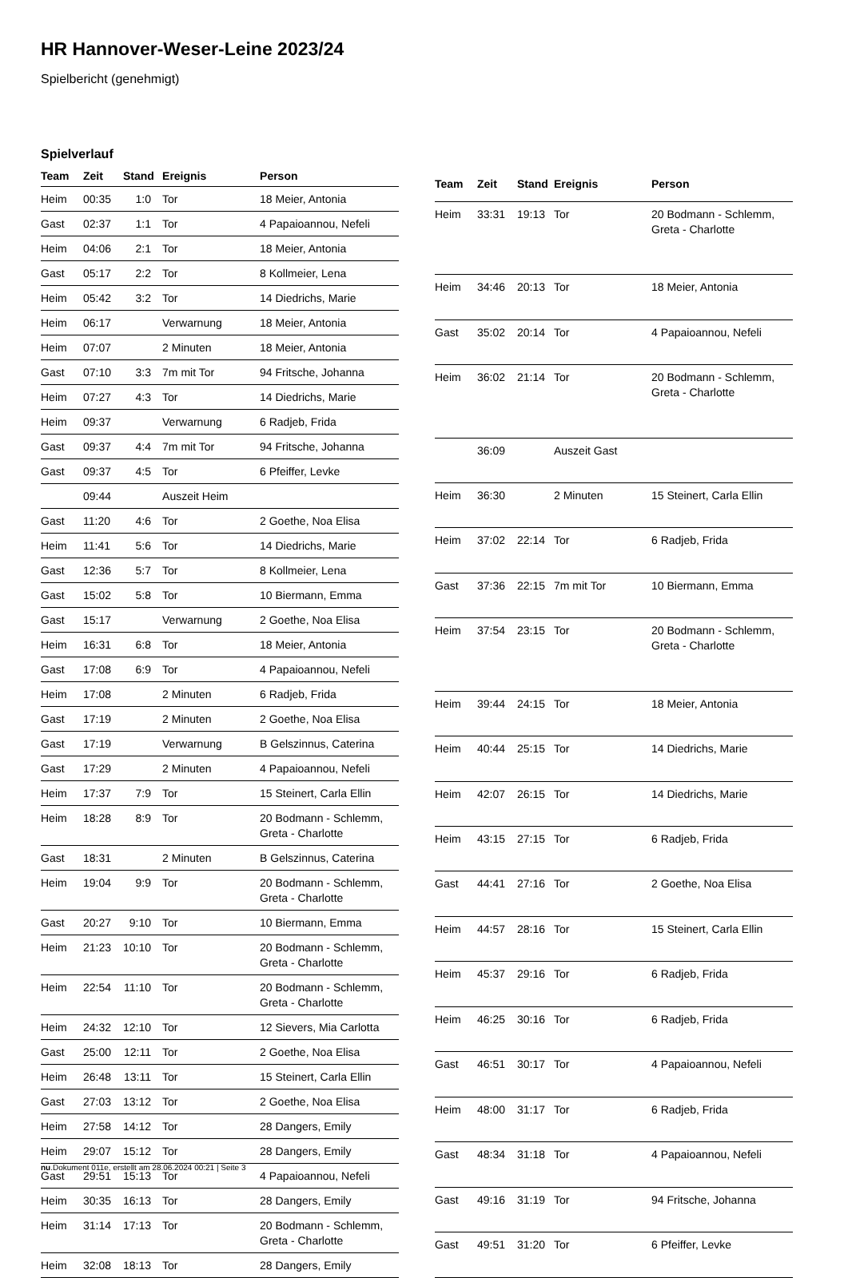HR Hannover-Weser-Leine 2023/24
Spielbericht (genehmigt)
Spielverlauf
| Team | Zeit | Stand | Ereignis | Person |
| --- | --- | --- | --- | --- |
| Heim | 00:35 | 1:0 | Tor | 18 Meier, Antonia |
| Gast | 02:37 | 1:1 | Tor | 4 Papaioannou, Nefeli |
| Heim | 04:06 | 2:1 | Tor | 18 Meier, Antonia |
| Gast | 05:17 | 2:2 | Tor | 8 Kollmeier, Lena |
| Heim | 05:42 | 3:2 | Tor | 14 Diedrichs, Marie |
| Heim | 06:17 | | Verwarnung | 18 Meier, Antonia |
| Heim | 07:07 | | 2 Minuten | 18 Meier, Antonia |
| Gast | 07:10 | 3:3 | 7m mit Tor | 94 Fritsche, Johanna |
| Heim | 07:27 | 4:3 | Tor | 14 Diedrichs, Marie |
| Heim | 09:37 | | Verwarnung | 6 Radjeb, Frida |
| Gast | 09:37 | 4:4 | 7m mit Tor | 94 Fritsche, Johanna |
| Gast | 09:37 | 4:5 | Tor | 6 Pfeiffer, Levke |
| | 09:44 | | Auszeit Heim | |
| Gast | 11:20 | 4:6 | Tor | 2 Goethe, Noa Elisa |
| Heim | 11:41 | 5:6 | Tor | 14 Diedrichs, Marie |
| Gast | 12:36 | 5:7 | Tor | 8 Kollmeier, Lena |
| Gast | 15:02 | 5:8 | Tor | 10 Biermann, Emma |
| Gast | 15:17 | | Verwarnung | 2 Goethe, Noa Elisa |
| Heim | 16:31 | 6:8 | Tor | 18 Meier, Antonia |
| Gast | 17:08 | 6:9 | Tor | 4 Papaioannou, Nefeli |
| Heim | 17:08 | | 2 Minuten | 6 Radjeb, Frida |
| Gast | 17:19 | | 2 Minuten | 2 Goethe, Noa Elisa |
| Gast | 17:19 | | Verwarnung | B Gelszinnus, Caterina |
| Gast | 17:29 | | 2 Minuten | 4 Papaioannou, Nefeli |
| Heim | 17:37 | 7:9 | Tor | 15 Steinert, Carla Ellin |
| Heim | 18:28 | 8:9 | Tor | 20 Bodmann - Schlemm, Greta - Charlotte |
| Gast | 18:31 | | 2 Minuten | B Gelszinnus, Caterina |
| Heim | 19:04 | 9:9 | Tor | 20 Bodmann - Schlemm, Greta - Charlotte |
| Gast | 20:27 | 9:10 | Tor | 10 Biermann, Emma |
| Heim | 21:23 | 10:10 | Tor | 20 Bodmann - Schlemm, Greta - Charlotte |
| Heim | 22:54 | 11:10 | Tor | 20 Bodmann - Schlemm, Greta - Charlotte |
| Heim | 24:32 | 12:10 | Tor | 12 Sievers, Mia Carlotta |
| Gast | 25:00 | 12:11 | Tor | 2 Goethe, Noa Elisa |
| Heim | 26:48 | 13:11 | Tor | 15 Steinert, Carla Ellin |
| Gast | 27:03 | 13:12 | Tor | 2 Goethe, Noa Elisa |
| Heim | 27:58 | 14:12 | Tor | 28 Dangers, Emily |
| Heim | 29:07 | 15:12 | Tor | 28 Dangers, Emily |
| Gast | 29:51 | 15:13 | Tor | 4 Papaioannou, Nefeli |
| Heim | 30:35 | 16:13 | Tor | 28 Dangers, Emily |
| Heim | 31:14 | 17:13 | Tor | 20 Bodmann - Schlemm, Greta - Charlotte |
| Heim | 32:08 | 18:13 | Tor | 28 Dangers, Emily |
| Team | Zeit | Stand | Ereignis | Person |
| --- | --- | --- | --- | --- |
| Heim | 33:31 | 19:13 | Tor | 20 Bodmann - Schlemm, Greta - Charlotte |
| Heim | 34:46 | 20:13 | Tor | 18 Meier, Antonia |
| Gast | 35:02 | 20:14 | Tor | 4 Papaioannou, Nefeli |
| Heim | 36:02 | 21:14 | Tor | 20 Bodmann - Schlemm, Greta - Charlotte |
| | 36:09 | | Auszeit Gast | |
| Heim | 36:30 | | 2 Minuten | 15 Steinert, Carla Ellin |
| Heim | 37:02 | 22:14 | Tor | 6 Radjeb, Frida |
| Gast | 37:36 | 22:15 | 7m mit Tor | 10 Biermann, Emma |
| Heim | 37:54 | 23:15 | Tor | 20 Bodmann - Schlemm, Greta - Charlotte |
| Heim | 39:44 | 24:15 | Tor | 18 Meier, Antonia |
| Heim | 40:44 | 25:15 | Tor | 14 Diedrichs, Marie |
| Heim | 42:07 | 26:15 | Tor | 14 Diedrichs, Marie |
| Heim | 43:15 | 27:15 | Tor | 6 Radjeb, Frida |
| Gast | 44:41 | 27:16 | Tor | 2 Goethe, Noa Elisa |
| Heim | 44:57 | 28:16 | Tor | 15 Steinert, Carla Ellin |
| Heim | 45:37 | 29:16 | Tor | 6 Radjeb, Frida |
| Heim | 46:25 | 30:16 | Tor | 6 Radjeb, Frida |
| Gast | 46:51 | 30:17 | Tor | 4 Papaioannou, Nefeli |
| Heim | 48:00 | 31:17 | Tor | 6 Radjeb, Frida |
| Gast | 48:34 | 31:18 | Tor | 4 Papaioannou, Nefeli |
| Gast | 49:16 | 31:19 | Tor | 94 Fritsche, Johanna |
| Gast | 49:51 | 31:20 | Tor | 6 Pfeiffer, Levke |
nu.Dokument 011e, erstellt am 28.06.2024 00:21 | Seite 3